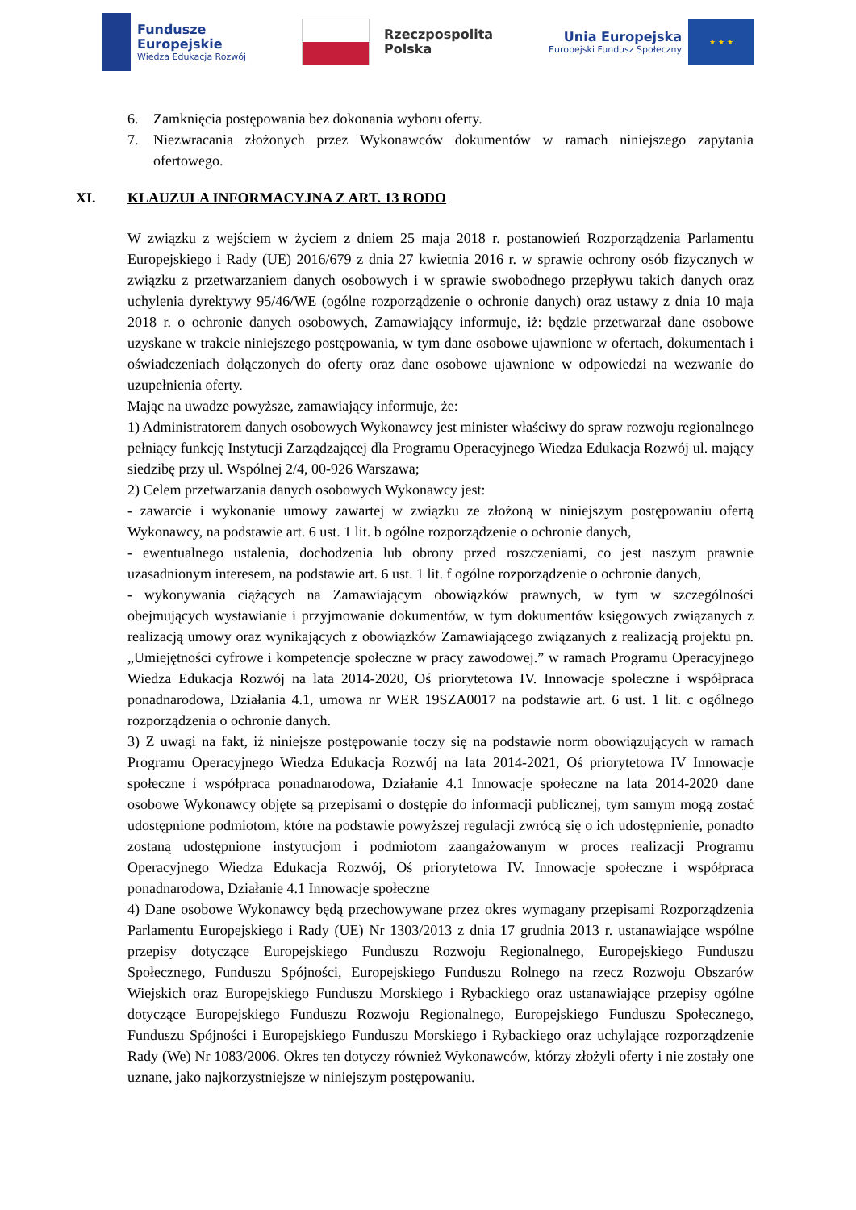Fundusze
Europejskie
Wiedza Edukacja Rozwój
Rzeczpospolita
Polska
Unia Europejska
Europejski Fundusz Społeczny
★ ★ ★
6. Zamknięcia postępowania bez dokonania wyboru oferty.
7. Niezwracania złożonych przez Wykonawców dokumentów w ramach niniejszego zapytania ofertowego.
XI. KLAUZULA INFORMACYJNA Z ART. 13 RODO
W związku z wejściem w życiem z dniem 25 maja 2018 r. postanowień Rozporządzenia Parlamentu Europejskiego i Rady (UE) 2016/679 z dnia 27 kwietnia 2016 r. w sprawie ochrony osób fizycznych w związku z przetwarzaniem danych osobowych i w sprawie swobodnego przepływu takich danych oraz uchylenia dyrektywy 95/46/WE (ogólne rozporządzenie o ochronie danych) oraz ustawy z dnia 10 maja 2018 r. o ochronie danych osobowych, Zamawiający informuje, iż: będzie przetwarzał dane osobowe uzyskane w trakcie niniejszego postępowania, w tym dane osobowe ujawnione w ofertach, dokumentach i oświadczeniach dołączonych do oferty oraz dane osobowe ujawnione w odpowiedzi na wezwanie do uzupełnienia oferty.
Mając na uwadze powyższe, zamawiający informuje, że:
1) Administratorem danych osobowych Wykonawcy jest minister właściwy do spraw rozwoju regionalnego pełniący funkcję Instytucji Zarządzającej dla Programu Operacyjnego Wiedza Edukacja Rozwój ul. mający siedzibę przy ul. Wspólnej 2/4, 00-926 Warszawa;
2) Celem przetwarzania danych osobowych Wykonawcy jest:
- zawarcie i wykonanie umowy zawartej w związku ze złożoną w niniejszym postępowaniu ofertą Wykonawcy, na podstawie art. 6 ust. 1 lit. b ogólne rozporządzenie o ochronie danych,
- ewentualnego ustalenia, dochodzenia lub obrony przed roszczeniami, co jest naszym prawnie uzasadnionym interesem, na podstawie art. 6 ust. 1 lit. f ogólne rozporządzenie o ochronie danych,
- wykonywania ciążących na Zamawiającym obowiązków prawnych, w tym w szczególności obejmujących wystawianie i przyjmowanie dokumentów, w tym dokumentów księgowych związanych z realizacją umowy oraz wynikających z obowiązków Zamawiającego związanych z realizacją projektu pn. „Umiejętności cyfrowe i kompetencje społeczne w pracy zawodowej.” w ramach Programu Operacyjnego Wiedza Edukacja Rozwój na lata 2014-2020, Oś priorytetowa IV. Innowacje społeczne i współpraca ponadnarodowa, Działania 4.1, umowa nr WER 19SZA0017 na podstawie art. 6 ust. 1 lit. c ogólnego rozporządzenia o ochronie danych.
3) Z uwagi na fakt, iż niniejsze postępowanie toczy się na podstawie norm obowiązujących w ramach Programu Operacyjnego Wiedza Edukacja Rozwój na lata 2014-2021, Oś priorytetowa IV Innowacje społeczne i współpraca ponadnarodowa, Działanie 4.1 Innowacje społeczne na lata 2014-2020 dane osobowe Wykonawcy objęte są przepisami o dostępie do informacji publicznej, tym samym mogą zostać udostępnione podmiotom, które na podstawie powyższej regulacji zwrócą się o ich udostępnienie, ponadto zostaną udostępnione instytucjom i podmiotom zaangażowanym w proces realizacji Programu Operacyjnego Wiedza Edukacja Rozwój, Oś priorytetowa IV. Innowacje społeczne i współpraca ponadnarodowa, Działanie 4.1 Innowacje społeczne
4) Dane osobowe Wykonawcy będą przechowywane przez okres wymagany przepisami Rozporządzenia Parlamentu Europejskiego i Rady (UE) Nr 1303/2013 z dnia 17 grudnia 2013 r. ustanawiające wspólne przepisy dotyczące Europejskiego Funduszu Rozwoju Regionalnego, Europejskiego Funduszu Społecznego, Funduszu Spójności, Europejskiego Funduszu Rolnego na rzecz Rozwoju Obszarów Wiejskich oraz Europejskiego Funduszu Morskiego i Rybackiego oraz ustanawiające przepisy ogólne dotyczące Europejskiego Funduszu Rozwoju Regionalnego, Europejskiego Funduszu Społecznego, Funduszu Spójności i Europejskiego Funduszu Morskiego i Rybackiego oraz uchylające rozporządzenie Rady (We) Nr 1083/2006. Okres ten dotyczy również Wykonawców, którzy złożyli oferty i nie zostały one uznane, jako najkorzystniejsze w niniejszym postępowaniu.